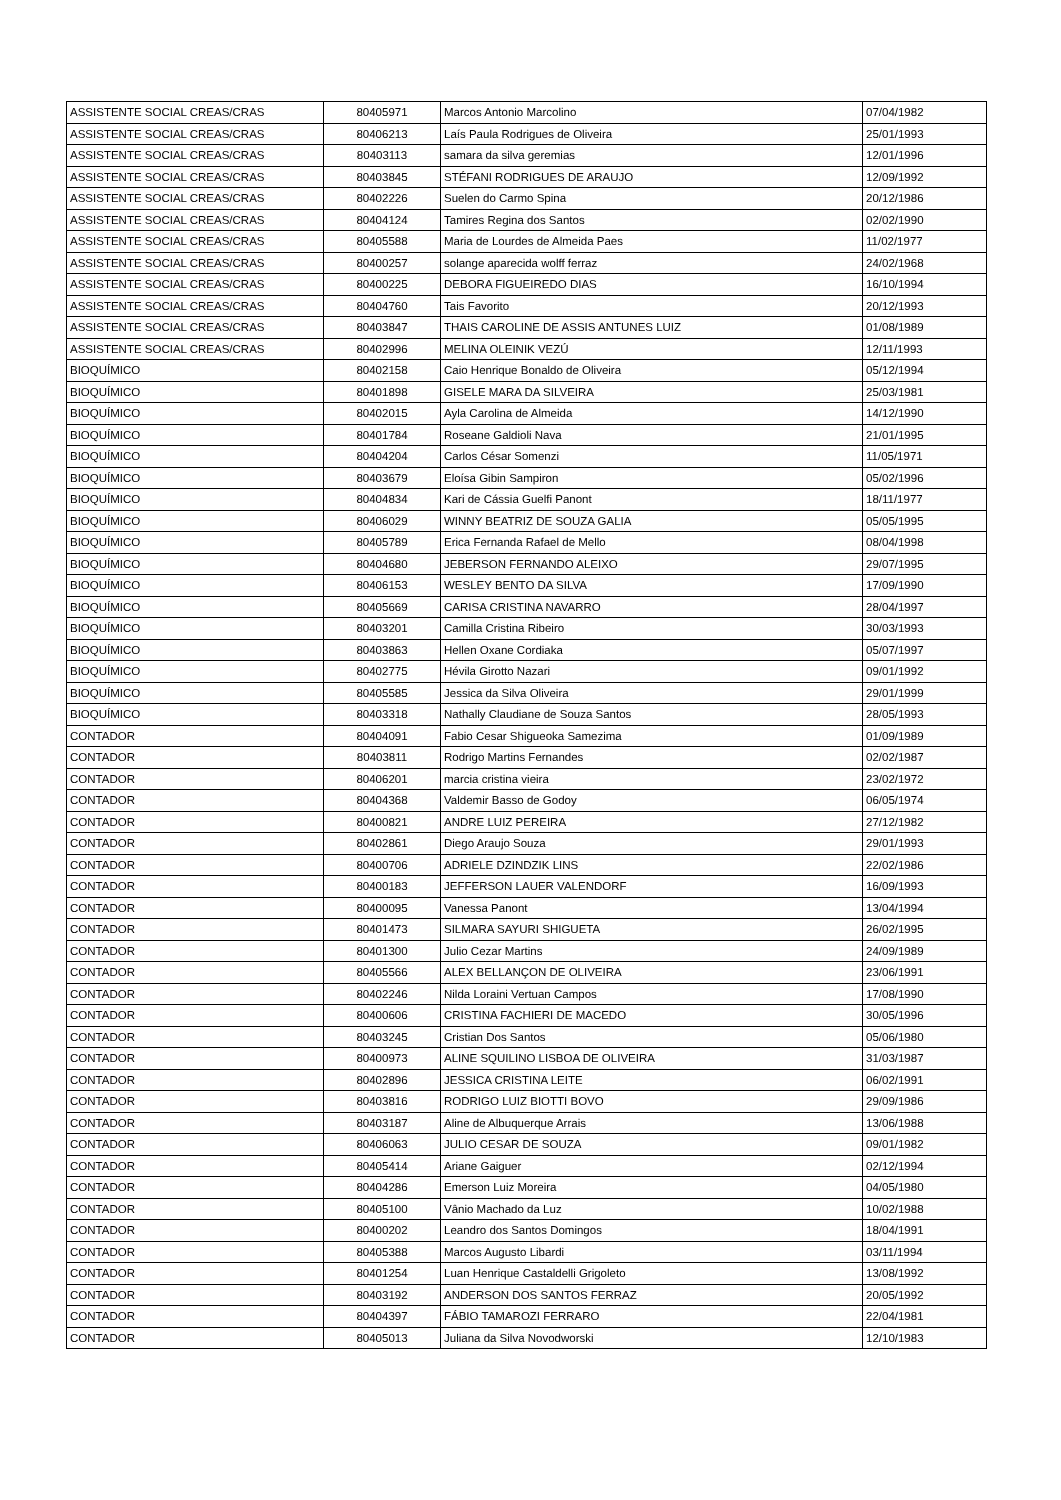| ASSISTENTE SOCIAL CREAS/CRAS | 80405971 | Marcos Antonio Marcolino | 07/04/1982 |
| ASSISTENTE SOCIAL CREAS/CRAS | 80406213 | Laís Paula Rodrigues de Oliveira | 25/01/1993 |
| ASSISTENTE SOCIAL CREAS/CRAS | 80403113 | samara da silva geremias | 12/01/1996 |
| ASSISTENTE SOCIAL CREAS/CRAS | 80403845 | STÉFANI RODRIGUES DE ARAUJO | 12/09/1992 |
| ASSISTENTE SOCIAL CREAS/CRAS | 80402226 | Suelen do Carmo Spina | 20/12/1986 |
| ASSISTENTE SOCIAL CREAS/CRAS | 80404124 | Tamires Regina dos Santos | 02/02/1990 |
| ASSISTENTE SOCIAL CREAS/CRAS | 80405588 | Maria de Lourdes de Almeida Paes | 11/02/1977 |
| ASSISTENTE SOCIAL CREAS/CRAS | 80400257 | solange aparecida wolff ferraz | 24/02/1968 |
| ASSISTENTE SOCIAL CREAS/CRAS | 80400225 | DEBORA FIGUEIREDO DIAS | 16/10/1994 |
| ASSISTENTE SOCIAL CREAS/CRAS | 80404760 | Tais Favorito | 20/12/1993 |
| ASSISTENTE SOCIAL CREAS/CRAS | 80403847 | THAIS CAROLINE DE ASSIS ANTUNES LUIZ | 01/08/1989 |
| ASSISTENTE SOCIAL CREAS/CRAS | 80402996 | MELINA OLEINIK VEZÚ | 12/11/1993 |
| BIOQUÍMICO | 80402158 | Caio Henrique Bonaldo de Oliveira | 05/12/1994 |
| BIOQUÍMICO | 80401898 | GISELE MARA DA SILVEIRA | 25/03/1981 |
| BIOQUÍMICO | 80402015 | Ayla Carolina de Almeida | 14/12/1990 |
| BIOQUÍMICO | 80401784 | Roseane Galdioli Nava | 21/01/1995 |
| BIOQUÍMICO | 80404204 | Carlos César Somenzi | 11/05/1971 |
| BIOQUÍMICO | 80403679 | Eloísa Gibin Sampiron | 05/02/1996 |
| BIOQUÍMICO | 80404834 | Kari de Cássia Guelfi Panont | 18/11/1977 |
| BIOQUÍMICO | 80406029 | WINNY BEATRIZ DE SOUZA GALIA | 05/05/1995 |
| BIOQUÍMICO | 80405789 | Erica Fernanda Rafael de Mello | 08/04/1998 |
| BIOQUÍMICO | 80404680 | JEBERSON FERNANDO ALEIXO | 29/07/1995 |
| BIOQUÍMICO | 80406153 | WESLEY BENTO DA SILVA | 17/09/1990 |
| BIOQUÍMICO | 80405669 | CARISA CRISTINA NAVARRO | 28/04/1997 |
| BIOQUÍMICO | 80403201 | Camilla Cristina Ribeiro | 30/03/1993 |
| BIOQUÍMICO | 80403863 | Hellen Oxane Cordiaka | 05/07/1997 |
| BIOQUÍMICO | 80402775 | Hévila Girotto Nazari | 09/01/1992 |
| BIOQUÍMICO | 80405585 | Jessica da Silva Oliveira | 29/01/1999 |
| BIOQUÍMICO | 80403318 | Nathally Claudiane de Souza Santos | 28/05/1993 |
| CONTADOR | 80404091 | Fabio Cesar Shigueoka Samezima | 01/09/1989 |
| CONTADOR | 80403811 | Rodrigo Martins Fernandes | 02/02/1987 |
| CONTADOR | 80406201 | marcia cristina vieira | 23/02/1972 |
| CONTADOR | 80404368 | Valdemir Basso de Godoy | 06/05/1974 |
| CONTADOR | 80400821 | ANDRE LUIZ PEREIRA | 27/12/1982 |
| CONTADOR | 80402861 | Diego Araujo Souza | 29/01/1993 |
| CONTADOR | 80400706 | ADRIELE DZINDZIK LINS | 22/02/1986 |
| CONTADOR | 80400183 | JEFFERSON LAUER VALENDORF | 16/09/1993 |
| CONTADOR | 80400095 | Vanessa Panont | 13/04/1994 |
| CONTADOR | 80401473 | SILMARA SAYURI SHIGUETA | 26/02/1995 |
| CONTADOR | 80401300 | Julio Cezar Martins | 24/09/1989 |
| CONTADOR | 80405566 | ALEX BELLANÇON DE OLIVEIRA | 23/06/1991 |
| CONTADOR | 80402246 | Nilda Loraini Vertuan Campos | 17/08/1990 |
| CONTADOR | 80400606 | CRISTINA FACHIERI DE MACEDO | 30/05/1996 |
| CONTADOR | 80403245 | Cristian Dos Santos | 05/06/1980 |
| CONTADOR | 80400973 | ALINE SQUILINO LISBOA DE OLIVEIRA | 31/03/1987 |
| CONTADOR | 80402896 | JESSICA CRISTINA LEITE | 06/02/1991 |
| CONTADOR | 80403816 | RODRIGO LUIZ BIOTTI BOVO | 29/09/1986 |
| CONTADOR | 80403187 | Aline de Albuquerque Arrais | 13/06/1988 |
| CONTADOR | 80406063 | JULIO CESAR DE SOUZA | 09/01/1982 |
| CONTADOR | 80405414 | Ariane Gaiguer | 02/12/1994 |
| CONTADOR | 80404286 | Emerson Luiz Moreira | 04/05/1980 |
| CONTADOR | 80405100 | Vânio Machado da Luz | 10/02/1988 |
| CONTADOR | 80400202 | Leandro dos Santos Domingos | 18/04/1991 |
| CONTADOR | 80405388 | Marcos Augusto Libardi | 03/11/1994 |
| CONTADOR | 80401254 | Luan Henrique Castaldelli Grigoleto | 13/08/1992 |
| CONTADOR | 80403192 | ANDERSON DOS SANTOS FERRAZ | 20/05/1992 |
| CONTADOR | 80404397 | FÁBIO TAMAROZI FERRARO | 22/04/1981 |
| CONTADOR | 80405013 | Juliana da Silva Novodworski | 12/10/1983 |